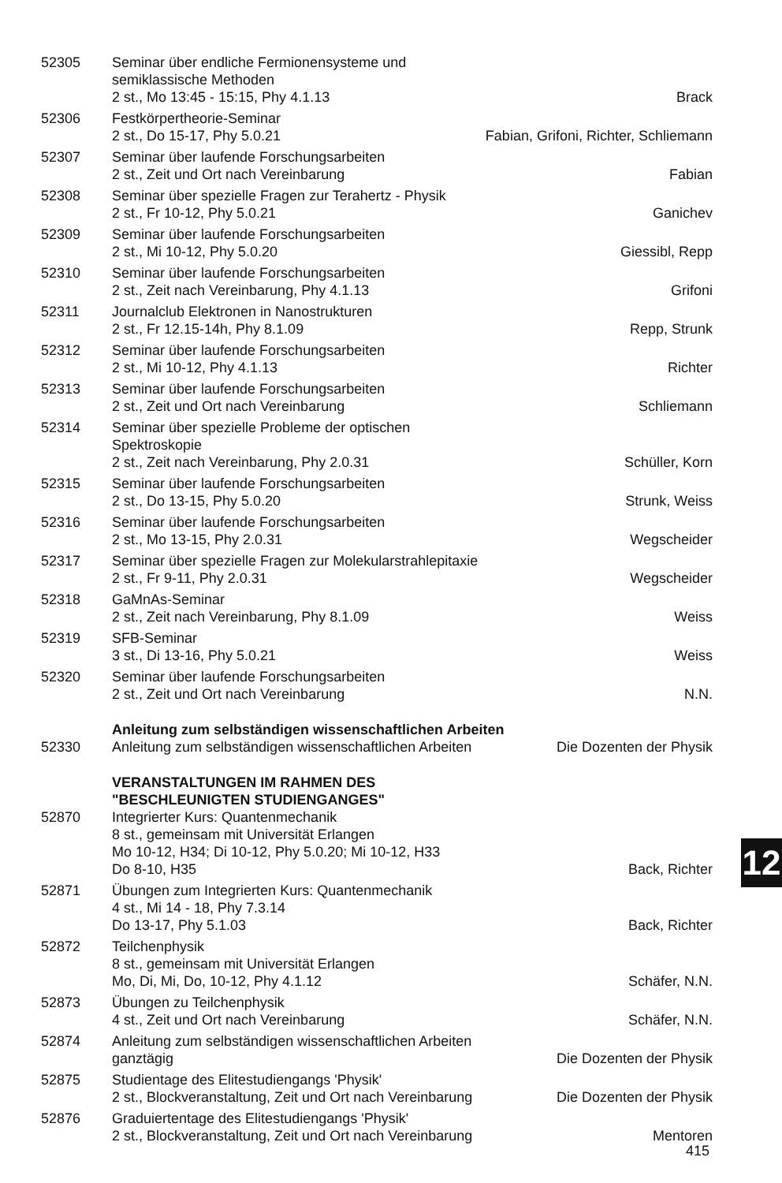| 52305 | Seminar über endliche Fermionensysteme und semiklassische Methoden 2 st., Mo 13:45 - 15:15, Phy 4.1.13 | Brack |
| 52306 | Festkörpertheorie-Seminar 2 st., Do 15-17, Phy 5.0.21 | Fabian, Grifoni, Richter, Schliemann |
| 52307 | Seminar über laufende Forschungsarbeiten 2 st., Zeit und Ort nach Vereinbarung | Fabian |
| 52308 | Seminar über spezielle Fragen zur Terahertz - Physik 2 st., Fr 10-12, Phy 5.0.21 | Ganichev |
| 52309 | Seminar über laufende Forschungsarbeiten 2 st., Mi 10-12, Phy 5.0.20 | Giessibl, Repp |
| 52310 | Seminar über laufende Forschungsarbeiten 2 st., Zeit nach Vereinbarung, Phy 4.1.13 | Grifoni |
| 52311 | Journalclub Elektronen in Nanostrukturen 2 st., Fr 12.15-14h, Phy 8.1.09 | Repp, Strunk |
| 52312 | Seminar über laufende Forschungsarbeiten 2 st., Mi 10-12, Phy 4.1.13 | Richter |
| 52313 | Seminar über laufende Forschungsarbeiten 2 st., Zeit und Ort nach Vereinbarung | Schliemann |
| 52314 | Seminar über spezielle Probleme der optischen Spektroskopie 2 st., Zeit nach Vereinbarung, Phy 2.0.31 | Schüller, Korn |
| 52315 | Seminar über laufende Forschungsarbeiten 2 st., Do 13-15, Phy 5.0.20 | Strunk, Weiss |
| 52316 | Seminar über laufende Forschungsarbeiten 2 st., Mo 13-15, Phy 2.0.31 | Wegscheider |
| 52317 | Seminar über spezielle Fragen zur Molekularstrahlepitaxie 2 st., Fr 9-11, Phy 2.0.31 | Wegscheider |
| 52318 | GaMnAs-Seminar 2 st., Zeit nach Vereinbarung, Phy 8.1.09 | Weiss |
| 52319 | SFB-Seminar 3 st., Di 13-16, Phy 5.0.21 | Weiss |
| 52320 | Seminar über laufende Forschungsarbeiten 2 st., Zeit und Ort nach Vereinbarung | N.N. |
| | Anleitung zum selbständigen wissenschaftlichen Arbeiten | |
| 52330 | Anleitung zum selbständigen wissenschaftlichen Arbeiten | Die Dozenten der Physik |
| | VERANSTALTUNGEN IM RAHMEN DES "BESCHLEUNIGTEN STUDIENGANGES" | |
| 52870 | Integrierter Kurs: Quantenmechanik 8 st., gemeinsam mit Universität Erlangen Mo 10-12, H34; Di 10-12, Phy 5.0.20; Mi 10-12, H33 Do 8-10, H35 | Back, Richter |
| 52871 | Übungen zum Integrierten Kurs: Quantenmechanik 4 st., Mi 14 - 18, Phy 7.3.14 Do 13-17, Phy 5.1.03 | Back, Richter |
| 52872 | Teilchenphysik 8 st., gemeinsam mit Universität Erlangen Mo, Di, Mi, Do, 10-12, Phy 4.1.12 | Schäfer, N.N. |
| 52873 | Übungen zu Teilchenphysik 4 st., Zeit und Ort nach Vereinbarung | Schäfer, N.N. |
| 52874 | Anleitung zum selbständigen wissenschaftlichen Arbeiten ganztägig | Die Dozenten der Physik |
| 52875 | Studientage des Elitestudiengangs 'Physik' 2 st., Blockveranstaltung, Zeit und Ort nach Vereinbarung | Die Dozenten der Physik |
| 52876 | Graduiertentage des Elitestudiengangs 'Physik' 2 st., Blockveranstaltung, Zeit und Ort nach Vereinbarung | Mentoren |
12
415